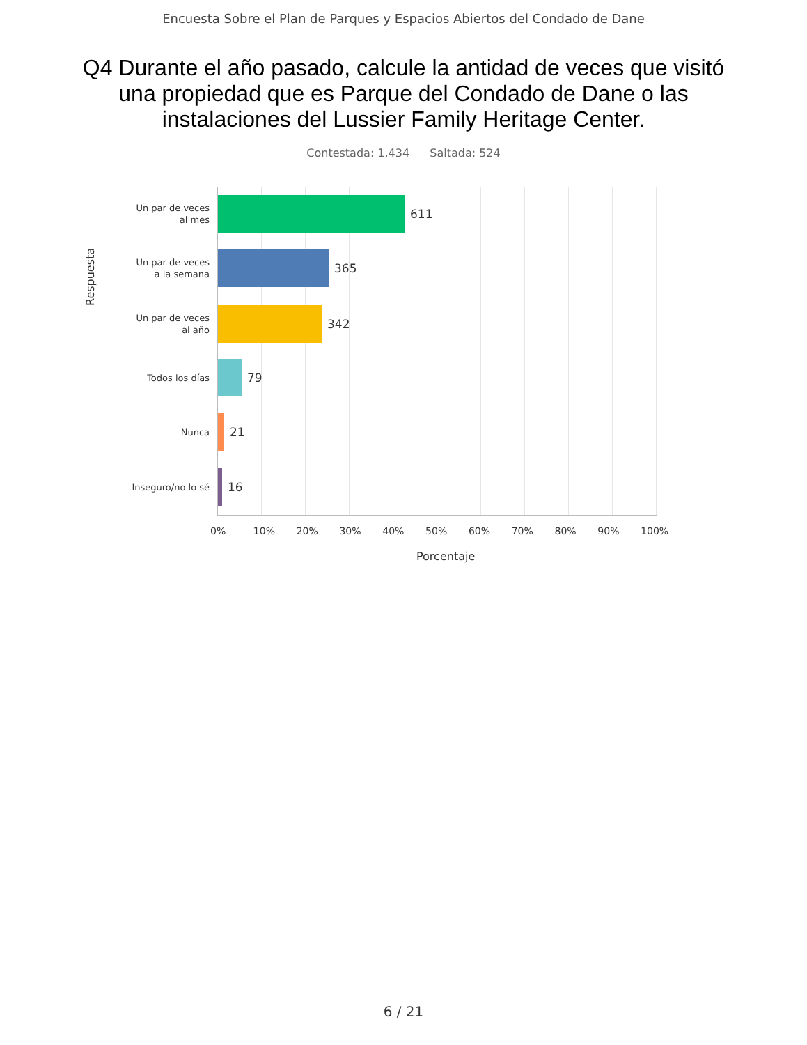Encuesta Sobre el Plan de Parques y Espacios Abiertos del Condado de Dane
Q4 Durante el año pasado, calcule la antidad de veces que visitó una propiedad que es Parque del Condado de Dane o las instalaciones del Lussier Family Heritage Center.
Contestada: 1,434 Saltada: 524
Respuesta
Un par de veces
al mes
611
Un par de veces
a la semana
365
Un par de veces
al año
342
Todos los días
79
Nunca
21
Inseguro/no lo sé
16
0% 10% 20% 30% 40% 50% 60% 70% 80% 90% 100%
Porcentaje
6 / 21